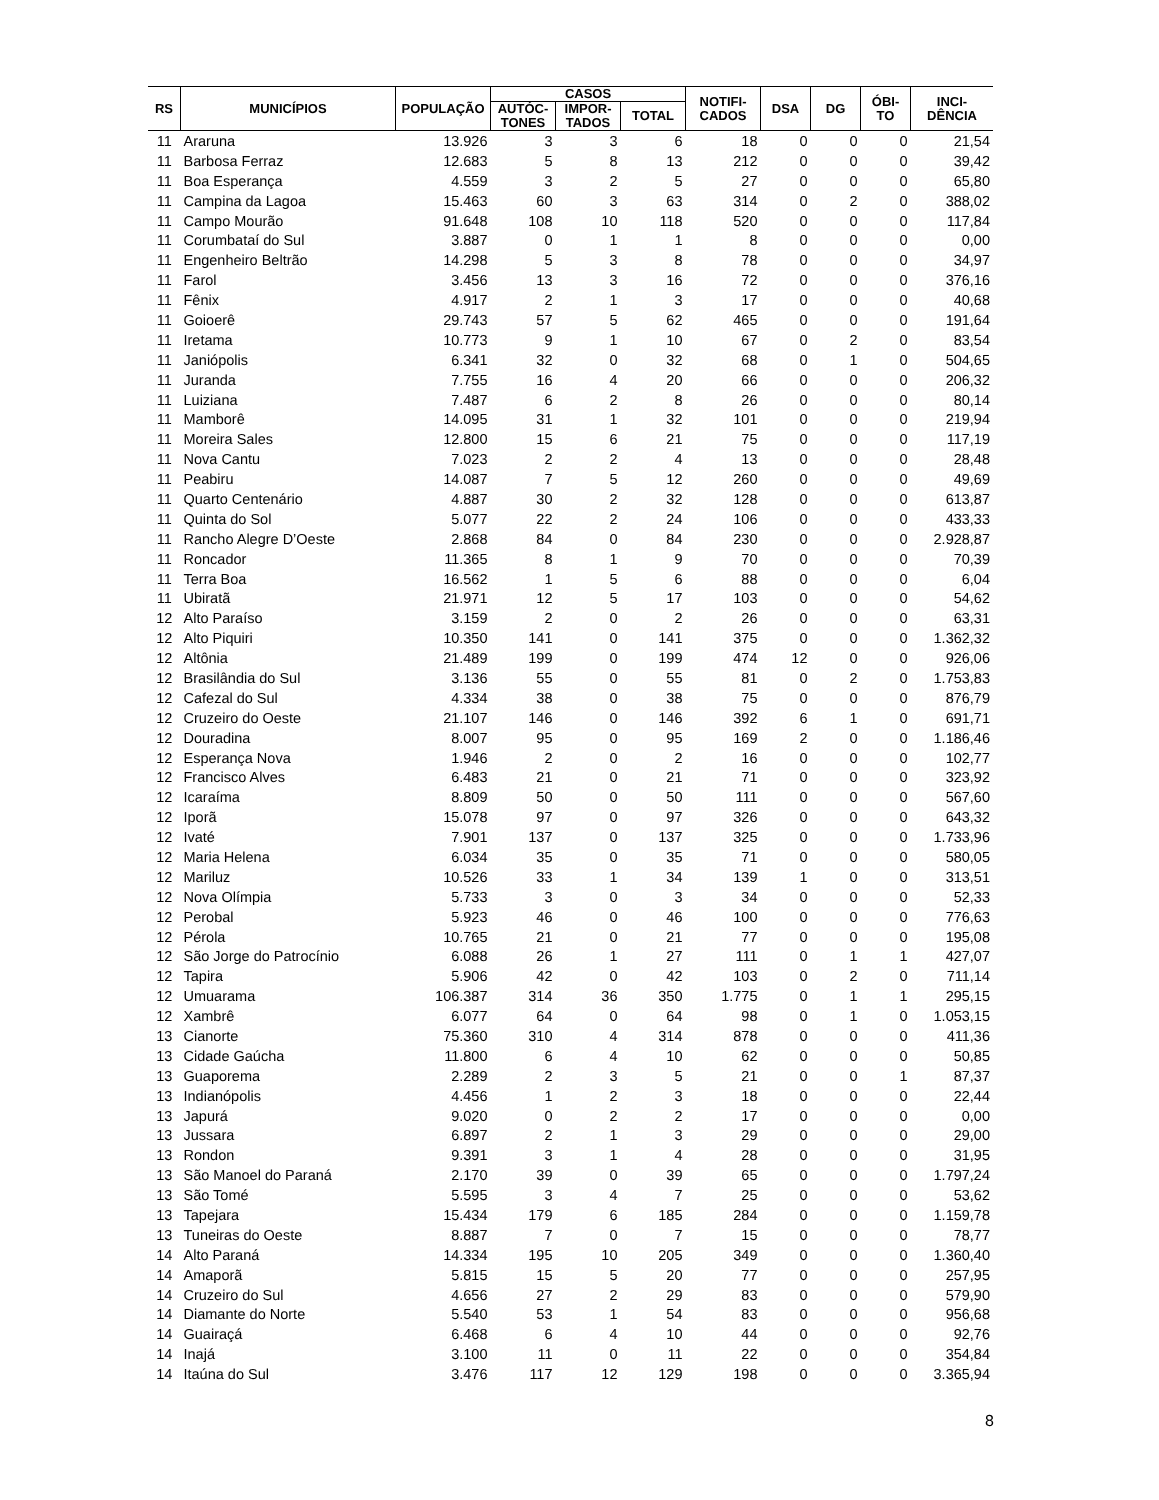| RS | MUNICÍPIOS | POPULAÇÃO | CASOS | | | NOTIFI- CADOS | DSA | DG | ÓBI- TO | INCI- DÊNCIA |
| --- | --- | --- | --- | --- | --- | --- | --- | --- | --- | --- |
| | | | AUTÓC- TONES | IMPOR- TADOS | TOTAL | | | | | |
| 11 | Araruna | 13.926 | 3 | 3 | 6 | 18 | 0 | 0 | 0 | 21,54 |
| 11 | Barbosa Ferraz | 12.683 | 5 | 8 | 13 | 212 | 0 | 0 | 0 | 39,42 |
| 11 | Boa Esperança | 4.559 | 3 | 2 | 5 | 27 | 0 | 0 | 0 | 65,80 |
| 11 | Campina da Lagoa | 15.463 | 60 | 3 | 63 | 314 | 0 | 2 | 0 | 388,02 |
| 11 | Campo Mourão | 91.648 | 108 | 10 | 118 | 520 | 0 | 0 | 0 | 117,84 |
| 11 | Corumbataí do Sul | 3.887 | 0 | 1 | 1 | 8 | 0 | 0 | 0 | 0,00 |
| 11 | Engenheiro Beltrão | 14.298 | 5 | 3 | 8 | 78 | 0 | 0 | 0 | 34,97 |
| 11 | Farol | 3.456 | 13 | 3 | 16 | 72 | 0 | 0 | 0 | 376,16 |
| 11 | Fênix | 4.917 | 2 | 1 | 3 | 17 | 0 | 0 | 0 | 40,68 |
| 11 | Goioerê | 29.743 | 57 | 5 | 62 | 465 | 0 | 0 | 0 | 191,64 |
| 11 | Iretama | 10.773 | 9 | 1 | 10 | 67 | 0 | 2 | 0 | 83,54 |
| 11 | Janiópolis | 6.341 | 32 | 0 | 32 | 68 | 0 | 1 | 0 | 504,65 |
| 11 | Juranda | 7.755 | 16 | 4 | 20 | 66 | 0 | 0 | 0 | 206,32 |
| 11 | Luiziana | 7.487 | 6 | 2 | 8 | 26 | 0 | 0 | 0 | 80,14 |
| 11 | Mamborê | 14.095 | 31 | 1 | 32 | 101 | 0 | 0 | 0 | 219,94 |
| 11 | Moreira Sales | 12.800 | 15 | 6 | 21 | 75 | 0 | 0 | 0 | 117,19 |
| 11 | Nova Cantu | 7.023 | 2 | 2 | 4 | 13 | 0 | 0 | 0 | 28,48 |
| 11 | Peabiru | 14.087 | 7 | 5 | 12 | 260 | 0 | 0 | 0 | 49,69 |
| 11 | Quarto Centenário | 4.887 | 30 | 2 | 32 | 128 | 0 | 0 | 0 | 613,87 |
| 11 | Quinta do Sol | 5.077 | 22 | 2 | 24 | 106 | 0 | 0 | 0 | 433,33 |
| 11 | Rancho Alegre D’Oeste | 2.868 | 84 | 0 | 84 | 230 | 0 | 0 | 0 | 2.928,87 |
| 11 | Roncador | 11.365 | 8 | 1 | 9 | 70 | 0 | 0 | 0 | 70,39 |
| 11 | Terra Boa | 16.562 | 1 | 5 | 6 | 88 | 0 | 0 | 0 | 6,04 |
| 11 | Ubiratã | 21.971 | 12 | 5 | 17 | 103 | 0 | 0 | 0 | 54,62 |
| 12 | Alto Paraíso | 3.159 | 2 | 0 | 2 | 26 | 0 | 0 | 0 | 63,31 |
| 12 | Alto Piquiri | 10.350 | 141 | 0 | 141 | 375 | 0 | 0 | 0 | 1.362,32 |
| 12 | Altônia | 21.489 | 199 | 0 | 199 | 474 | 12 | 0 | 0 | 926,06 |
| 12 | Brasilândia do Sul | 3.136 | 55 | 0 | 55 | 81 | 0 | 2 | 0 | 1.753,83 |
| 12 | Cafezal do Sul | 4.334 | 38 | 0 | 38 | 75 | 0 | 0 | 0 | 876,79 |
| 12 | Cruzeiro do Oeste | 21.107 | 146 | 0 | 146 | 392 | 6 | 1 | 0 | 691,71 |
| 12 | Douradina | 8.007 | 95 | 0 | 95 | 169 | 2 | 0 | 0 | 1.186,46 |
| 12 | Esperança Nova | 1.946 | 2 | 0 | 2 | 16 | 0 | 0 | 0 | 102,77 |
| 12 | Francisco Alves | 6.483 | 21 | 0 | 21 | 71 | 0 | 0 | 0 | 323,92 |
| 12 | Icaraíma | 8.809 | 50 | 0 | 50 | 111 | 0 | 0 | 0 | 567,60 |
| 12 | Iporã | 15.078 | 97 | 0 | 97 | 326 | 0 | 0 | 0 | 643,32 |
| 12 | Ivaté | 7.901 | 137 | 0 | 137 | 325 | 0 | 0 | 0 | 1.733,96 |
| 12 | Maria Helena | 6.034 | 35 | 0 | 35 | 71 | 0 | 0 | 0 | 580,05 |
| 12 | Mariluz | 10.526 | 33 | 1 | 34 | 139 | 1 | 0 | 0 | 313,51 |
| 12 | Nova Olímpia | 5.733 | 3 | 0 | 3 | 34 | 0 | 0 | 0 | 52,33 |
| 12 | Perobal | 5.923 | 46 | 0 | 46 | 100 | 0 | 0 | 0 | 776,63 |
| 12 | Pérola | 10.765 | 21 | 0 | 21 | 77 | 0 | 0 | 0 | 195,08 |
| 12 | São Jorge do Patrocínio | 6.088 | 26 | 1 | 27 | 111 | 0 | 1 | 1 | 427,07 |
| 12 | Tapira | 5.906 | 42 | 0 | 42 | 103 | 0 | 2 | 0 | 711,14 |
| 12 | Umuarama | 106.387 | 314 | 36 | 350 | 1.775 | 0 | 1 | 1 | 295,15 |
| 12 | Xambrê | 6.077 | 64 | 0 | 64 | 98 | 0 | 1 | 0 | 1.053,15 |
| 13 | Cianorte | 75.360 | 310 | 4 | 314 | 878 | 0 | 0 | 0 | 411,36 |
| 13 | Cidade Gaúcha | 11.800 | 6 | 4 | 10 | 62 | 0 | 0 | 0 | 50,85 |
| 13 | Guaporema | 2.289 | 2 | 3 | 5 | 21 | 0 | 0 | 1 | 87,37 |
| 13 | Indianópolis | 4.456 | 1 | 2 | 3 | 18 | 0 | 0 | 0 | 22,44 |
| 13 | Japurá | 9.020 | 0 | 2 | 2 | 17 | 0 | 0 | 0 | 0,00 |
| 13 | Jussara | 6.897 | 2 | 1 | 3 | 29 | 0 | 0 | 0 | 29,00 |
| 13 | Rondon | 9.391 | 3 | 1 | 4 | 28 | 0 | 0 | 0 | 31,95 |
| 13 | São Manoel do Paraná | 2.170 | 39 | 0 | 39 | 65 | 0 | 0 | 0 | 1.797,24 |
| 13 | São Tomé | 5.595 | 3 | 4 | 7 | 25 | 0 | 0 | 0 | 53,62 |
| 13 | Tapejara | 15.434 | 179 | 6 | 185 | 284 | 0 | 0 | 0 | 1.159,78 |
| 13 | Tuneiras do Oeste | 8.887 | 7 | 0 | 7 | 15 | 0 | 0 | 0 | 78,77 |
| 14 | Alto Paraná | 14.334 | 195 | 10 | 205 | 349 | 0 | 0 | 0 | 1.360,40 |
| 14 | Amaporã | 5.815 | 15 | 5 | 20 | 77 | 0 | 0 | 0 | 257,95 |
| 14 | Cruzeiro do Sul | 4.656 | 27 | 2 | 29 | 83 | 0 | 0 | 0 | 579,90 |
| 14 | Diamante do Norte | 5.540 | 53 | 1 | 54 | 83 | 0 | 0 | 0 | 956,68 |
| 14 | Guairaçá | 6.468 | 6 | 4 | 10 | 44 | 0 | 0 | 0 | 92,76 |
| 14 | Inajá | 3.100 | 11 | 0 | 11 | 22 | 0 | 0 | 0 | 354,84 |
| 14 | Itaúna do Sul | 3.476 | 117 | 12 | 129 | 198 | 0 | 0 | 0 | 3.365,94 |
8